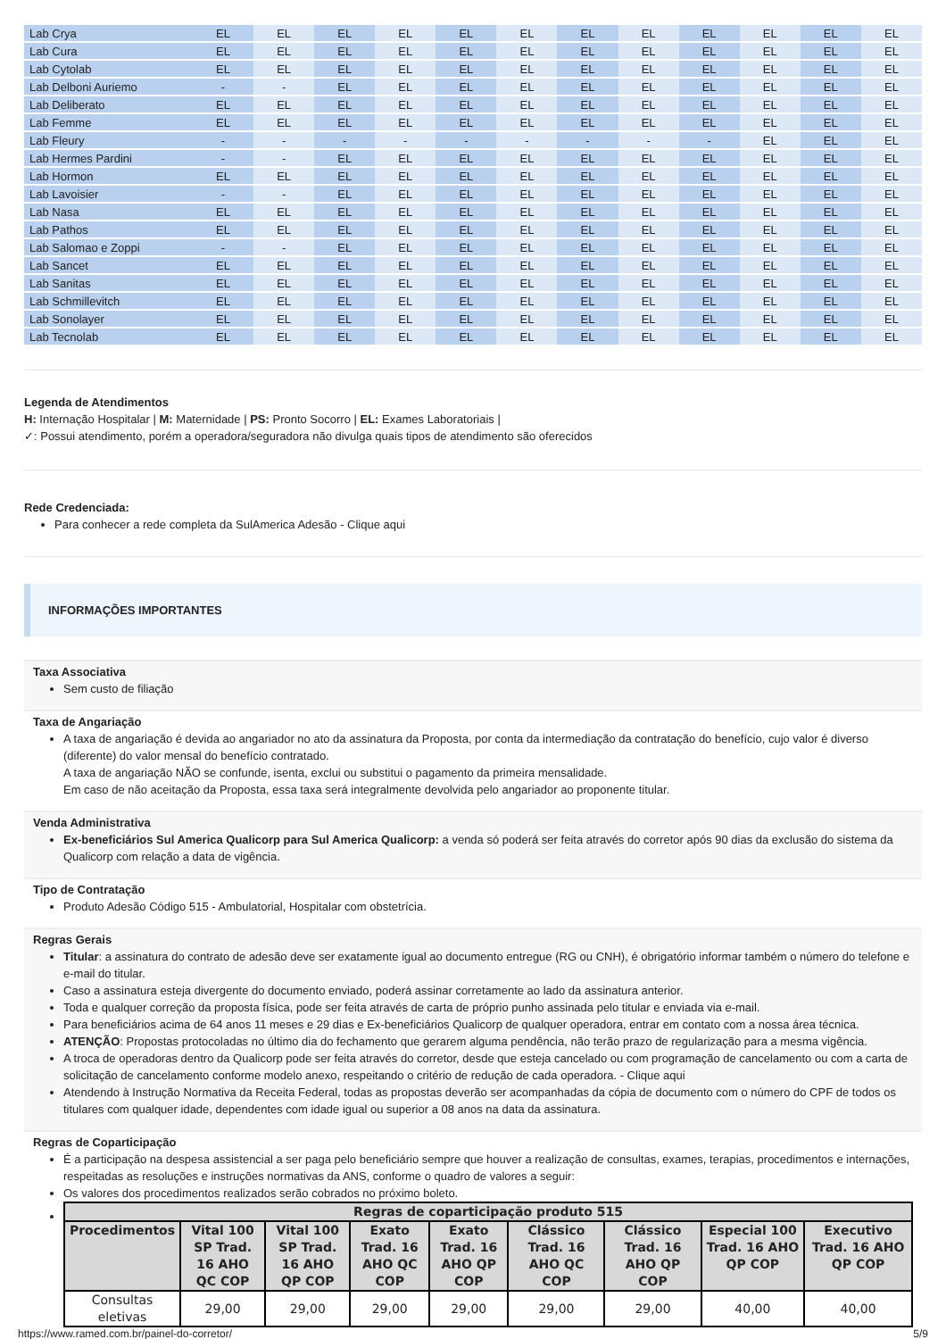| Lab Crya | EL | EL | EL | EL | EL | EL | EL | EL | EL | EL | EL | EL |
| Lab Cura | EL | EL | EL | EL | EL | EL | EL | EL | EL | EL | EL | EL |
| Lab Cytolab | EL | EL | EL | EL | EL | EL | EL | EL | EL | EL | EL | EL |
| Lab Delboni Auriemo | - | - | EL | EL | EL | EL | EL | EL | EL | EL | EL | EL |
| Lab Deliberato | EL | EL | EL | EL | EL | EL | EL | EL | EL | EL | EL | EL |
| Lab Femme | EL | EL | EL | EL | EL | EL | EL | EL | EL | EL | EL | EL |
| Lab Fleury | - | - | - | - | - | - | - | - | - | EL | EL | EL |
| Lab Hermes Pardini | - | - | EL | EL | EL | EL | EL | EL | EL | EL | EL | EL |
| Lab Hormon | EL | EL | EL | EL | EL | EL | EL | EL | EL | EL | EL | EL |
| Lab Lavoisier | - | - | EL | EL | EL | EL | EL | EL | EL | EL | EL | EL |
| Lab Nasa | EL | EL | EL | EL | EL | EL | EL | EL | EL | EL | EL | EL |
| Lab Pathos | EL | EL | EL | EL | EL | EL | EL | EL | EL | EL | EL | EL |
| Lab Salomao e Zoppi | - | - | EL | EL | EL | EL | EL | EL | EL | EL | EL | EL |
| Lab Sancet | EL | EL | EL | EL | EL | EL | EL | EL | EL | EL | EL | EL |
| Lab Sanitas | EL | EL | EL | EL | EL | EL | EL | EL | EL | EL | EL | EL |
| Lab Schmillevitch | EL | EL | EL | EL | EL | EL | EL | EL | EL | EL | EL | EL |
| Lab Sonolayer | EL | EL | EL | EL | EL | EL | EL | EL | EL | EL | EL | EL |
| Lab Tecnolab | EL | EL | EL | EL | EL | EL | EL | EL | EL | EL | EL | EL |
Legenda de Atendimentos
H: Internação Hospitalar | M: Maternidade | PS: Pronto Socorro | EL: Exames Laboratoriais |
✓: Possui atendimento, porém a operadora/seguradora não divulga quais tipos de atendimento são oferecidos
Rede Credenciada:
Para conhecer a rede completa da SulAmerica Adesão - Clique aqui
INFORMAÇÕES IMPORTANTES
Taxa Associativa
Sem custo de filiação
Taxa de Angariação
A taxa de angariação é devida ao angariador no ato da assinatura da Proposta, por conta da intermediação da contratação do benefício, cujo valor é diverso (diferente) do valor mensal do benefício contratado.
A taxa de angariação NÃO se confunde, isenta, exclui ou substitui o pagamento da primeira mensalidade.
Em caso de não aceitação da Proposta, essa taxa será integralmente devolvida pelo angariador ao proponente titular.
Venda Administrativa
Ex-beneficiários Sul America Qualicorp para Sul America Qualicorp: a venda só poderá ser feita através do corretor após 90 dias da exclusão do sistema da Qualicorp com relação a data de vigência.
Tipo de Contratação
Produto Adesão Código 515 - Ambulatorial, Hospitalar com obstetrícia.
Regras Gerais
Titular: a assinatura do contrato de adesão deve ser exatamente igual ao documento entregue (RG ou CNH), é obrigatório informar também o número do telefone e e-mail do titular.
Caso a assinatura esteja divergente do documento enviado, poderá assinar corretamente ao lado da assinatura anterior.
Toda e qualquer correção da proposta física, pode ser feita através de carta de próprio punho assinada pelo titular e enviada via e-mail.
Para beneficiários acima de 64 anos 11 meses e 29 dias e Ex-beneficiários Qualicorp de qualquer operadora, entrar em contato com a nossa área técnica.
ATENÇÃO: Propostas protocoladas no último dia do fechamento que gerarem alguma pendência, não terão prazo de regularização para a mesma vigência.
A troca de operadoras dentro da Qualicorp pode ser feita através do corretor, desde que esteja cancelado ou com programação de cancelamento ou com a carta de solicitação de cancelamento conforme modelo anexo, respeitando o critério de redução de cada operadora. - Clique aqui
Atendendo à Instrução Normativa da Receita Federal, todas as propostas deverão ser acompanhadas da cópia de documento com o número do CPF de todos os titulares com qualquer idade, dependentes com idade igual ou superior a 08 anos na data da assinatura.
Regras de Coparticipação
É a participação na despesa assistencial a ser paga pelo beneficiário sempre que houver a realização de consultas, exames, terapias, procedimentos e internações, respeitadas as resoluções e instruções normativas da ANS, conforme o quadro de valores a seguir:
Os valores dos procedimentos realizados serão cobrados no próximo boleto.
| Regras de coparticipação produto 515 | | | | | | | | |
| --- | --- | --- | --- | --- | --- | --- | --- | --- |
| Procedimentos | Vital 100 SP Trad. 16 AHO QC COP | Vital 100 SP Trad. 16 AHO QP COP | Exato Trad. 16 AHO QC COP | Exato Trad. 16 AHO QP COP | Clássico Trad. 16 AHO QC COP | Clássico Trad. 16 AHO QP COP | Especial 100 Trad. 16 AHO QP COP | Executivo Trad. 16 AHO QP COP |
| Consultas eletivas | 29,00 | 29,00 | 29,00 | 29,00 | 29,00 | 29,00 | 40,00 | 40,00 |
https://www.ramed.com.br/painel-do-corretor/ 5/9